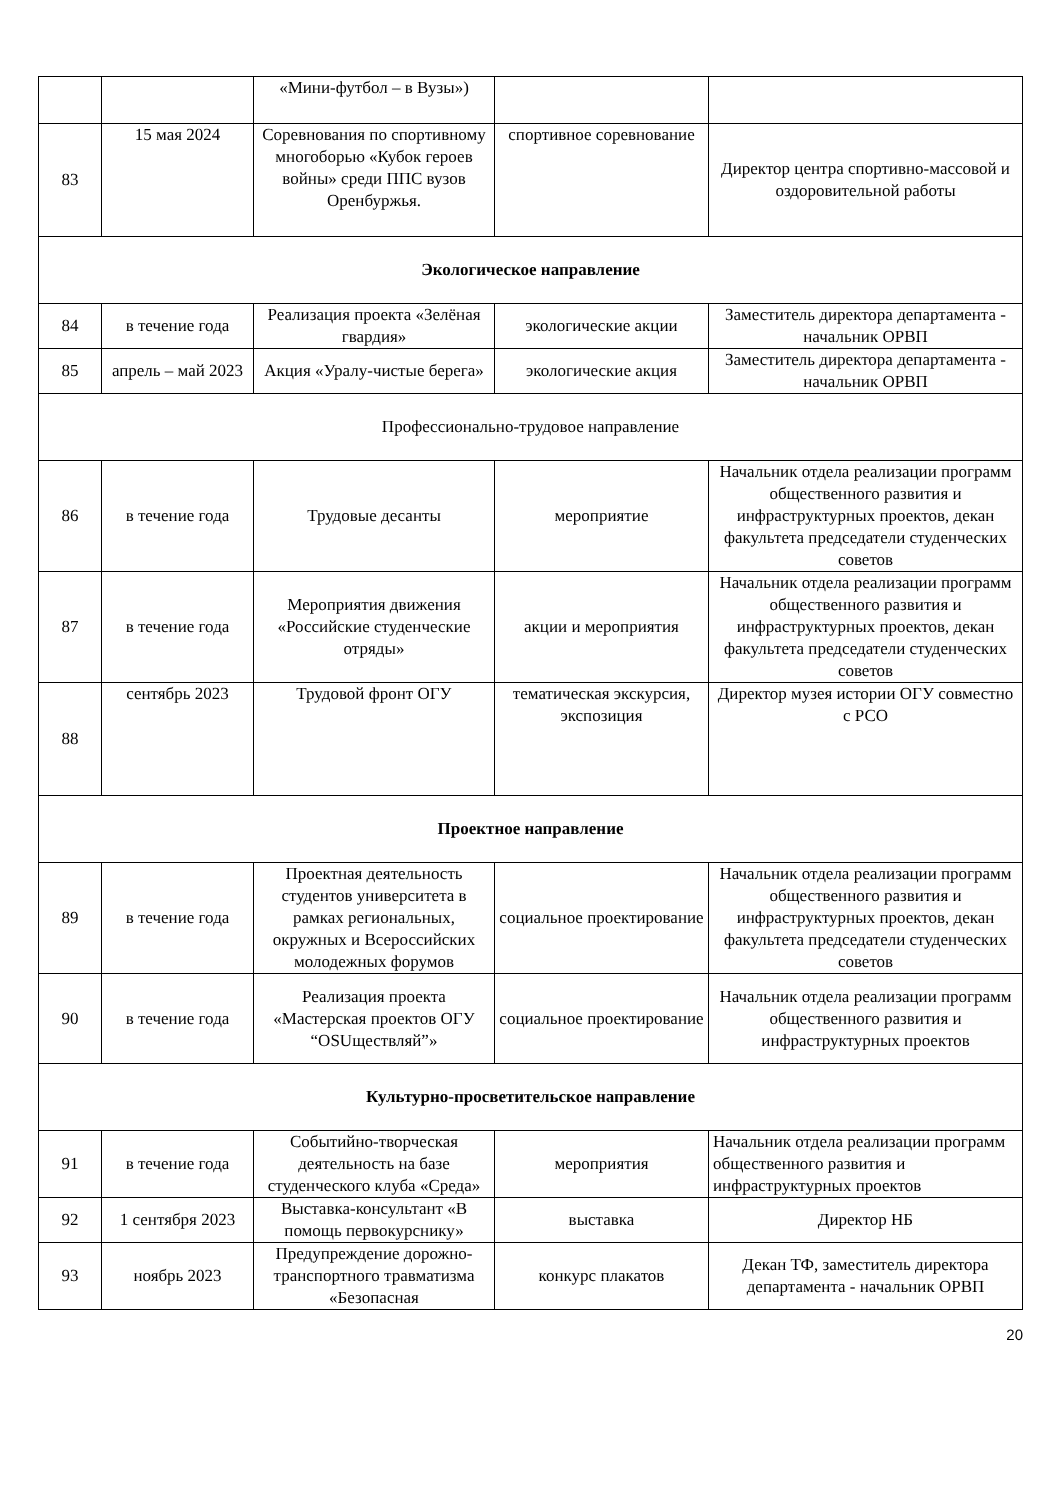| | | «Мини-футбол – в Вузы») | | |
| 83 | 15 мая 2024 | Соревнования по спортивному многоборью «Кубок героев войны» среди ППС вузов Оренбуржья. | спортивное соревнование | Директор центра спортивно-массовой и оздоровительной работы |
| Экологическое направление | | | | |
| 84 | в течение года | Реализация проекта «Зелёная гвардия» | экологические акции | Заместитель директора департамента - начальник ОРВП |
| 85 | апрель – май 2023 | Акция «Уралу-чистые берега» | экологические акция | Заместитель директора департамента - начальник ОРВП |
| Профессионально-трудовое направление | | | | |
| 86 | в течение года | Трудовые десанты | мероприятие | Начальник отдела реализации программ общественного развития и инфраструктурных проектов, декан факультета председатели студенческих советов |
| 87 | в течение года | Мероприятия движения «Российские студенческие отряды» | акции и мероприятия | Начальник отдела реализации программ общественного развития и инфраструктурных проектов, декан факультета председатели студенческих советов |
| 88 | сентябрь 2023 | Трудовой фронт ОГУ | тематическая экскурсия, экспозиция | Директор музея истории ОГУ совместно с РСО |
| Проектное направление | | | | |
| 89 | в течение года | Проектная деятельность студентов университета в рамках региональных, окружных и Всероссийских молодежных форумов | социальное проектирование | Начальник отдела реализации программ общественного развития и инфраструктурных проектов, декан факультета председатели студенческих советов |
| 90 | в течение года | Реализация проекта «Мастерская проектов ОГУ “OSUществляй”» | социальное проектирование | Начальник отдела реализации программ общественного развития и инфраструктурных проектов |
| Культурно-просветительское направление | | | | |
| 91 | в течение года | Событийно-творческая деятельность на базе студенческого клуба «Среда» | мероприятия | Начальник отдела реализации программ общественного развития и инфраструктурных проектов |
| 92 | 1 сентября 2023 | Выставка-консультант «В помощь первокурснику» | выставка | Директор НБ |
| 93 | ноябрь 2023 | Предупреждение дорожно-транспортного травматизма «Безопасная | конкурс плакатов | Декан ТФ, заместитель директора департамента - начальник ОРВП |
20